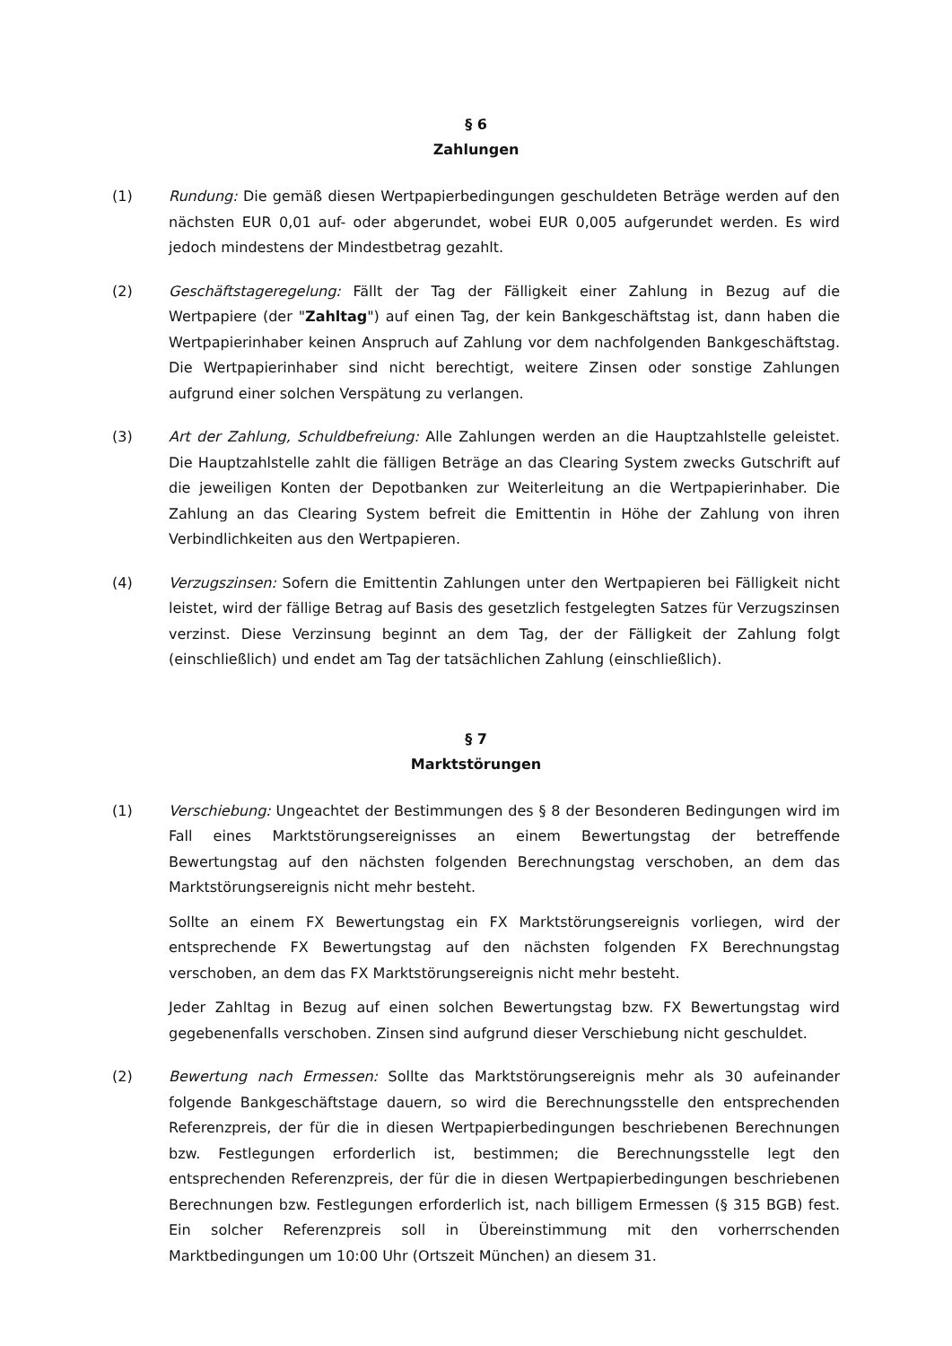§ 6
Zahlungen
(1) Rundung: Die gemäß diesen Wertpapierbedingungen geschuldeten Beträge werden auf den nächsten EUR 0,01 auf- oder abgerundet, wobei EUR 0,005 aufgerundet werden. Es wird jedoch mindestens der Mindestbetrag gezahlt.
(2) Geschäftstageregelung: Fällt der Tag der Fälligkeit einer Zahlung in Bezug auf die Wertpapiere (der "Zahltag") auf einen Tag, der kein Bankgeschäftstag ist, dann haben die Wertpapierinhaber keinen Anspruch auf Zahlung vor dem nachfolgenden Bankgeschäftstag. Die Wertpapierinhaber sind nicht berechtigt, weitere Zinsen oder sonstige Zahlungen aufgrund einer solchen Verspätung zu verlangen.
(3) Art der Zahlung, Schuldbefreiung: Alle Zahlungen werden an die Hauptzahlstelle geleistet. Die Hauptzahlstelle zahlt die fälligen Beträge an das Clearing System zwecks Gutschrift auf die jeweiligen Konten der Depotbanken zur Weiterleitung an die Wertpapierinhaber. Die Zahlung an das Clearing System befreit die Emittentin in Höhe der Zahlung von ihren Verbindlichkeiten aus den Wertpapieren.
(4) Verzugszinsen: Sofern die Emittentin Zahlungen unter den Wertpapieren bei Fälligkeit nicht leistet, wird der fällige Betrag auf Basis des gesetzlich festgelegten Satzes für Verzugszinsen verzinst. Diese Verzinsung beginnt an dem Tag, der der Fälligkeit der Zahlung folgt (einschließlich) und endet am Tag der tatsächlichen Zahlung (einschließlich).
§ 7
Marktstörungen
(1) Verschiebung: Ungeachtet der Bestimmungen des § 8 der Besonderen Bedingungen wird im Fall eines Marktstörungsereignisses an einem Bewertungstag der betreffende Bewertungstag auf den nächsten folgenden Berechnungstag verschoben, an dem das Marktstörungsereignis nicht mehr besteht.
Sollte an einem FX Bewertungstag ein FX Marktstörungsereignis vorliegen, wird der entsprechende FX Bewertungstag auf den nächsten folgenden FX Berechnungstag verschoben, an dem das FX Marktstörungsereignis nicht mehr besteht.
Jeder Zahltag in Bezug auf einen solchen Bewertungstag bzw. FX Bewertungstag wird gegebenenfalls verschoben. Zinsen sind aufgrund dieser Verschiebung nicht geschuldet.
(2) Bewertung nach Ermessen: Sollte das Marktstörungsereignis mehr als 30 aufeinander folgende Bankgeschäftstage dauern, so wird die Berechnungsstelle den entsprechenden Referenzpreis, der für die in diesen Wertpapierbedingungen beschriebenen Berechnungen bzw. Festlegungen erforderlich ist, bestimmen; die Berechnungsstelle legt den entsprechenden Referenzpreis, der für die in diesen Wertpapierbedingungen beschriebenen Berechnungen bzw. Festlegungen erforderlich ist, nach billigem Ermessen (§ 315 BGB) fest. Ein solcher Referenzpreis soll in Übereinstimmung mit den vorherrschenden Marktbedingungen um 10:00 Uhr (Ortszeit München) an diesem 31.